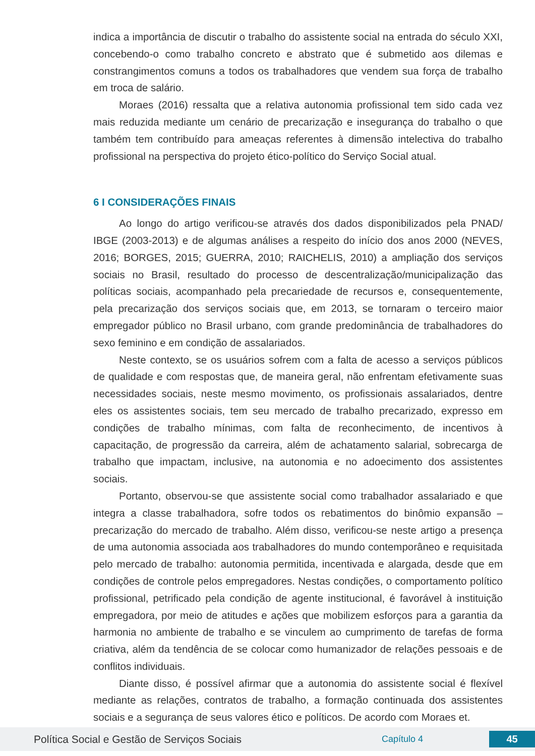indica a importância de discutir o trabalho do assistente social na entrada do século XXI, concebendo-o como trabalho concreto e abstrato que é submetido aos dilemas e constrangimentos comuns a todos os trabalhadores que vendem sua força de trabalho em troca de salário.
Moraes (2016) ressalta que a relativa autonomia profissional tem sido cada vez mais reduzida mediante um cenário de precarização e insegurança do trabalho o que também tem contribuído para ameaças referentes à dimensão intelectiva do trabalho profissional na perspectiva do projeto ético-político do Serviço Social atual.
6 I CONSIDERAÇÕES FINAIS
Ao longo do artigo verificou-se através dos dados disponibilizados pela PNAD/ IBGE (2003-2013) e de algumas análises a respeito do início dos anos 2000 (NEVES, 2016; BORGES, 2015; GUERRA, 2010; RAICHELIS, 2010) a ampliação dos serviços sociais no Brasil, resultado do processo de descentralização/municipalização das políticas sociais, acompanhado pela precariedade de recursos e, consequentemente, pela precarização dos serviços sociais que, em 2013, se tornaram o terceiro maior empregador público no Brasil urbano, com grande predominância de trabalhadores do sexo feminino e em condição de assalariados.
Neste contexto, se os usuários sofrem com a falta de acesso a serviços públicos de qualidade e com respostas que, de maneira geral, não enfrentam efetivamente suas necessidades sociais, neste mesmo movimento, os profissionais assalariados, dentre eles os assistentes sociais, tem seu mercado de trabalho precarizado, expresso em condições de trabalho mínimas, com falta de reconhecimento, de incentivos à capacitação, de progressão da carreira, além de achatamento salarial, sobrecarga de trabalho que impactam, inclusive, na autonomia e no adoecimento dos assistentes sociais.
Portanto, observou-se que assistente social como trabalhador assalariado e que integra a classe trabalhadora, sofre todos os rebatimentos do binômio expansão – precarização do mercado de trabalho. Além disso, verificou-se neste artigo a presença de uma autonomia associada aos trabalhadores do mundo contemporâneo e requisitada pelo mercado de trabalho: autonomia permitida, incentivada e alargada, desde que em condições de controle pelos empregadores. Nestas condições, o comportamento político profissional, petrificado pela condição de agente institucional, é favorável à instituição empregadora, por meio de atitudes e ações que mobilizem esforços para a garantia da harmonia no ambiente de trabalho e se vinculem ao cumprimento de tarefas de forma criativa, além da tendência de se colocar como humanizador de relações pessoais e de conflitos individuais.
Diante disso, é possível afirmar que a autonomia do assistente social é flexível mediante as relações, contratos de trabalho, a formação continuada dos assistentes sociais e a segurança de seus valores ético e políticos. De acordo com Moraes et.
Política Social e Gestão de Serviços Sociais
Capítulo 4
45